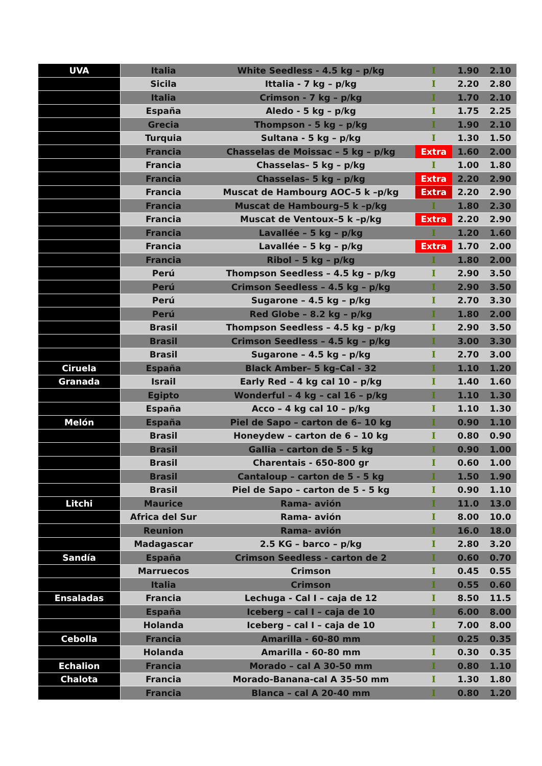| UVA | Italia | White Seedless - 4.5 kg – p/kg | I | 1.90 | 2.10 |
| | Sicila | Ittalia - 7 kg – p/kg | I | 2.20 | 2.80 |
| | Italia | Crimson - 7 kg – p/kg | I | 1.70 | 2.10 |
| | España | Aledo - 5 kg – p/kg | I | 1.75 | 2.25 |
| | Grecia | Thompson - 5 kg – p/kg | I | 1.90 | 2.10 |
| | Turquia | Sultana - 5 kg – p/kg | I | 1.30 | 1.50 |
| | Francia | Chasselas de Moissac – 5 kg – p/kg | Extra | 1.60 | 2.00 |
| | Francia | Chasselas– 5 kg – p/kg | I | 1.00 | 1.80 |
| | Francia | Chasselas– 5 kg – p/kg | Extra | 2.20 | 2.90 |
| | Francia | Muscat de Hambourg AOC–5 k –p/kg | Extra | 2.20 | 2.90 |
| | Francia | Muscat de Hambourg–5 k –p/kg | I | 1.80 | 2.30 |
| | Francia | Muscat de Ventoux–5 k –p/kg | Extra | 2.20 | 2.90 |
| | Francia | Lavallée – 5 kg – p/kg | I | 1.20 | 1.60 |
| | Francia | Lavallée – 5 kg – p/kg | Extra | 1.70 | 2.00 |
| | Francia | Ribol – 5 kg – p/kg | I | 1.80 | 2.00 |
| | Perú | Thompson Seedless – 4.5 kg – p/kg | I | 2.90 | 3.50 |
| | Perú | Crimson Seedless – 4.5 kg – p/kg | I | 2.90 | 3.50 |
| | Perú | Sugarone – 4.5 kg – p/kg | I | 2.70 | 3.30 |
| | Perú | Red Globe – 8.2 kg – p/kg | I | 1.80 | 2.00 |
| | Brasil | Thompson Seedless – 4.5 kg – p/kg | I | 2.90 | 3.50 |
| | Brasil | Crimson Seedless – 4.5 kg – p/kg | I | 3.00 | 3.30 |
| | Brasil | Sugarone – 4.5 kg – p/kg | I | 2.70 | 3.00 |
| Ciruela | España | Black Amber– 5 kg–Cal - 32 | I | 1.10 | 1.20 |
| Granada | Israil | Early Red – 4 kg cal 10 – p/kg | I | 1.40 | 1.60 |
| | Egipto | Wonderful – 4 kg – cal 16 – p/kg | I | 1.10 | 1.30 |
| | España | Acco – 4 kg cal 10 – p/kg | I | 1.10 | 1.30 |
| Melón | España | Piel de Sapo – carton de 6– 10 kg | I | 0.90 | 1.10 |
| | Brasil | Honeydew – carton de 6 – 10 kg | I | 0.80 | 0.90 |
| | Brasil | Gallia – carton de 5 - 5 kg | I | 0.90 | 1.00 |
| | Brasil | Charentais - 650-800 gr | I | 0.60 | 1.00 |
| | Brasil | Cantaloup – carton de 5 - 5 kg | I | 1.50 | 1.90 |
| | Brasil | Piel de Sapo – carton de 5 - 5 kg | I | 0.90 | 1.10 |
| Litchi | Maurice | Rama- avión | I | 11.0 | 13.0 |
| | Africa del Sur | Rama- avión | I | 8.00 | 10.0 |
| | Reunion | Rama- avión | I | 16.0 | 18.0 |
| | Madagascar | 2.5 KG – barco – p/kg | I | 2.80 | 3.20 |
| Sandía | España | Crimson Seedless - carton de 2 | I | 0.60 | 0.70 |
| | Marruecos | Crimson | I | 0.45 | 0.55 |
| | Italia | Crimson | I | 0.55 | 0.60 |
| Ensaladas | Francia | Lechuga - Cal I – caja de 12 | I | 8.50 | 11.5 |
| | España | Iceberg – cal I – caja de 10 | I | 6.00 | 8.00 |
| | Holanda | Iceberg – cal I – caja de 10 | I | 7.00 | 8.00 |
| Cebolla | Francia | Amarilla - 60-80 mm | I | 0.25 | 0.35 |
| | Holanda | Amarilla - 60-80 mm | I | 0.30 | 0.35 |
| Echalion | Francia | Morado – cal A 30-50 mm | I | 0.80 | 1.10 |
| Chalota | Francia | Morado-Banana-cal A 35-50 mm | I | 1.30 | 1.80 |
| | Francia | Blanca – cal A 20-40 mm | I | 0.80 | 1.20 |